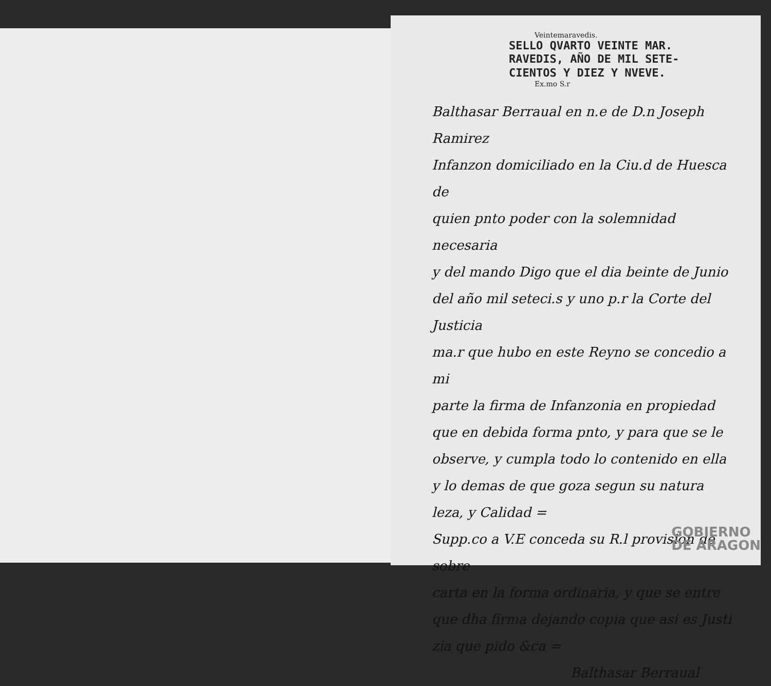Veintemaravedis.
SELLO QVARTO VEINTE MAR.
RAVEDIS, AÑO DE MIL SETE-
CIENTOS Y DIEZ Y NVEVE.
Ex.mo S.r
Balthasar Berraual en n.e de D.n Joseph Ramirez
Infanzon domiciliado en la Ciu.d de Huesca de
quien pnto poder con la solemnidad necesaria
y del mando Digo que el dia beinte de Junio
del año mil seteci.s y uno p.r la Corte del Justicia
ma.r que hubo en este Reyno se concedio a mi
parte la firma de Infanzonia en propiedad
que en debida forma pnto, y para que se le
observe, y cumpla todo lo contenido en ella
y lo demas de que goza segun su natura
leza, y Calidad =
Supp.co a V.E conceda su R.l provision de sobre
carta en la forma ordinaria, y que se entre
que dha firma dejando copia que asi es Justi
zia que pido &ca =
Balthasar Berraual
GOBIERNO
DE ARAGON